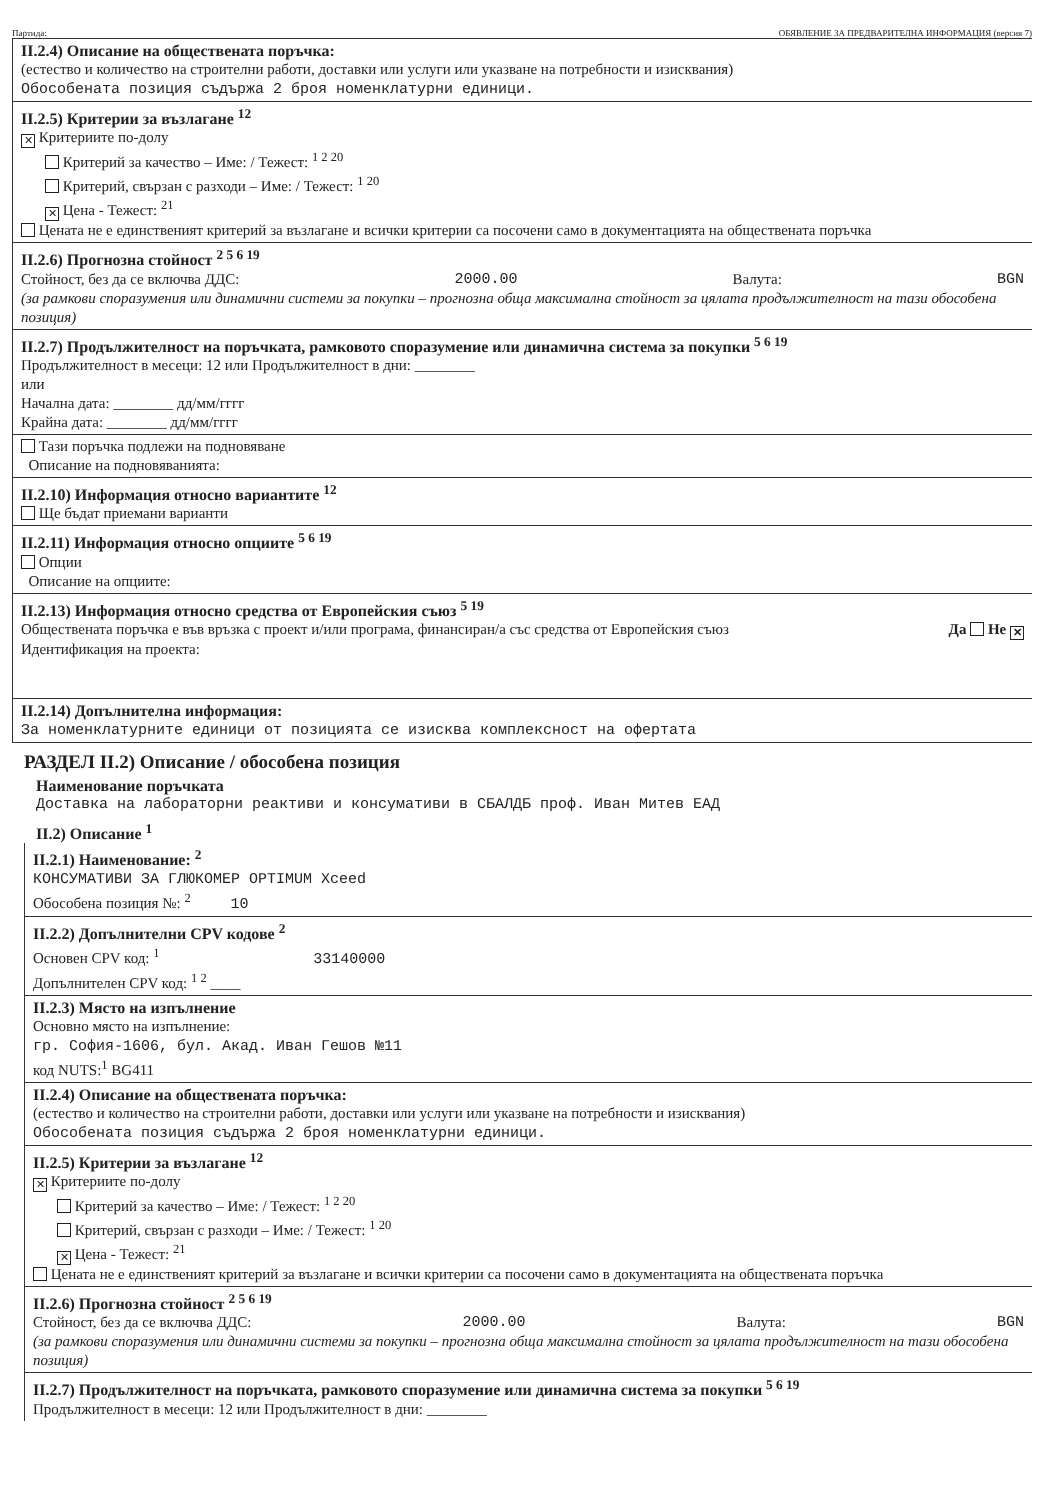Партида: ОБЯВЛЕНИЕ ЗА ПРЕДВАРИТЕЛНА ИНФОРМАЦИЯ (версия 7)
II.2.4) Описание на обществената поръчка:
(естество и количество на строителни работи, доставки или услуги или указване на потребности и изисквания)
Обособената позиция съдържа 2 броя номенклатурни единици.
II.2.5) Критерии за възлагане <sup>12</sup>
✕ Критериите по-долу
Критерий за качество – Име: / Тежест: <sup>1 2 20</sup>
Критерий, свързан с разходи – Име: / Тежест: <sup>1 20</sup>
✕ Цена - Тежест: <sup>21</sup>
Цената не е единственият критерий за възлагане и всички критерии са посочени само в документацията на обществената поръчка
II.2.6) Прогнозна стойност <sup>2 5 6 19</sup>
Стойност, без да се включва ДДС: 2000.00 Валута: BGN
(за рамкови споразумения или динамични системи за покупки – прогнозна обща максимална стойност за цялата продължителност на тази обособена позиция)
II.2.7) Продължителност на поръчката, рамковото споразумение или динамична система за покупки <sup>5 6 19</sup>
Продължителност в месеци: 12 или Продължителност в дни: ________
или
Начална дата: ________ дд/мм/гггг
Крайна дата: ________ дд/мм/гггг
Тази поръчка подлежи на подновяване
Описание на подновяванията:
II.2.10) Информация относно вариантите <sup>12</sup>
Ще бъдат приемани варианти
II.2.11) Информация относно опциите <sup>5 6 19</sup>
Опции
Описание на опциите:
II.2.13) Информация относно средства от Европейския съюз <sup>5 19</sup>
Обществената поръчка е във връзка с проект и/или програма, финансиран/а със средства от Европейския съюз Да Не ✕
Идентификация на проекта:
II.2.14) Допълнителна информация:
За номенклатурните единици от позицията се изисква комплексност на офертата
РАЗДЕЛ II.2) Описание / обособена позиция
Наименование поръчката
Доставка на лабораторни реактиви и консумативи в СБАЛДБ проф. Иван Митев ЕАД
II.2) Описание <sup>1</sup>
II.2.1) Наименование: <sup>2</sup>
КОНСУМАТИВИ ЗА ГЛЮКОМЕР OPTIMUM Xceed
Обособена позиция №: <sup>2</sup> 10
II.2.2) Допълнителни CPV кодове <sup>2</sup>
Основен CPV код: <sup>1</sup> 33140000
Допълнителен CPV код: <sup>1 2</sup> ____
II.2.3) Място на изпълнение
Основно място на изпълнение:
гр. София-1606, бул. Акад. Иван Гешов №11
код NUTS:<sup>1</sup> BG411
II.2.4) Описание на обществената поръчка:
(естество и количество на строителни работи, доставки или услуги или указване на потребности и изисквания)
Обособената позиция съдържа 2 броя номенклатурни единици.
II.2.5) Критерии за възлагане <sup>12</sup>
✕ Критериите по-долу
Критерий за качество – Име: / Тежест: <sup>1 2 20</sup>
Критерий, свързан с разходи – Име: / Тежест: <sup>1 20</sup>
✕ Цена - Тежест: <sup>21</sup>
Цената не е единственият критерий за възлагане и всички критерии са посочени само в документацията на обществената поръчка
II.2.6) Прогнозна стойност <sup>2 5 6 19</sup>
Стойност, без да се включва ДДС: 2000.00 Валута: BGN
(за рамкови споразумения или динамични системи за покупки – прогнозна обща максимална стойност за цялата продължителност на тази обособена позиция)
II.2.7) Продължителност на поръчката, рамковото споразумение или динамична система за покупки <sup>5 6 19</sup>
Продължителност в месеци: 12 или Продължителност в дни: ________